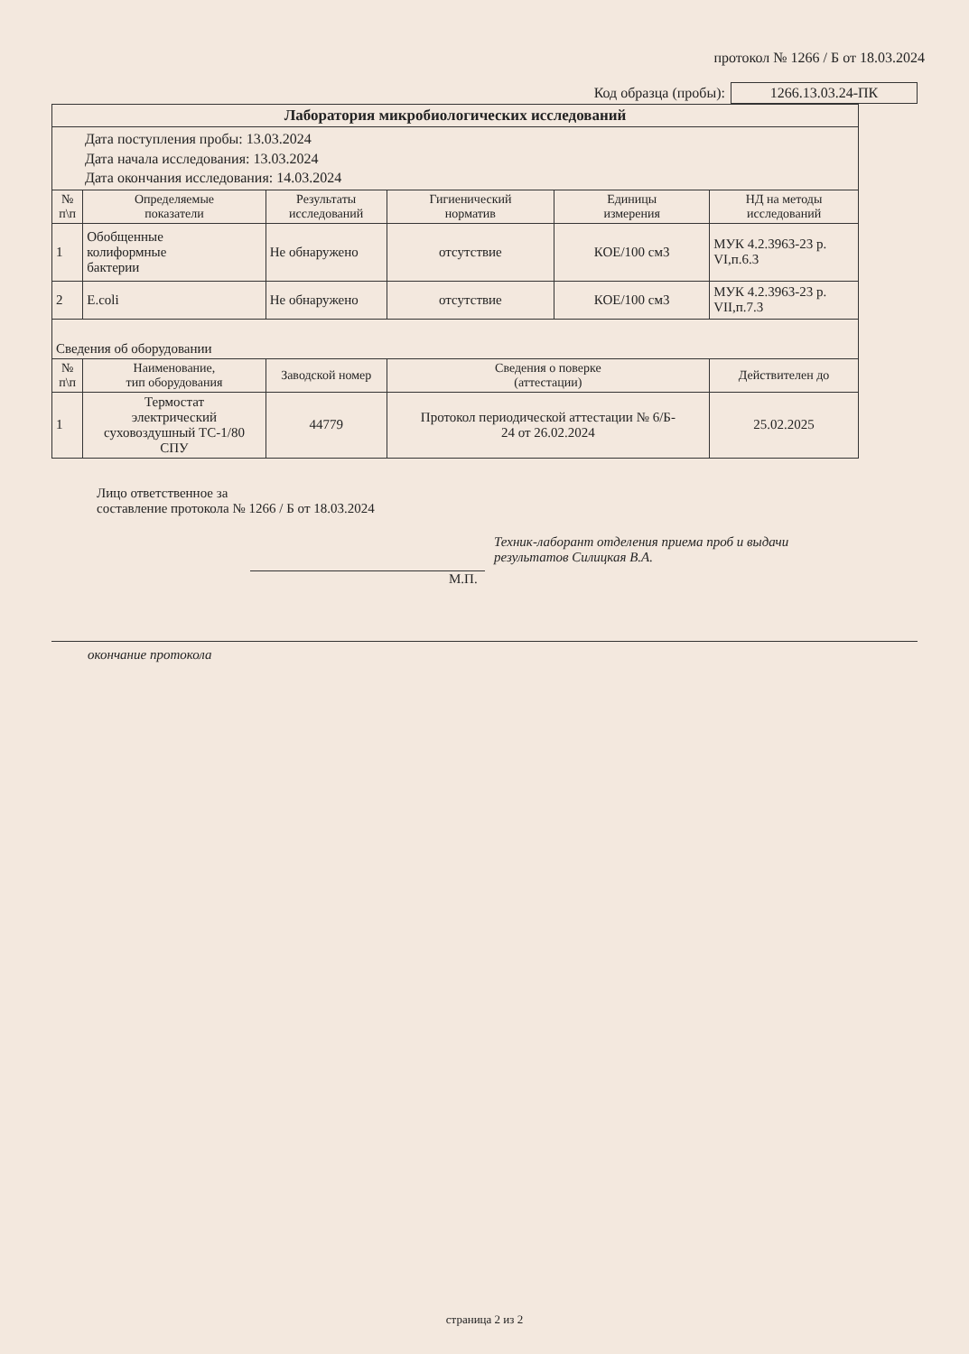протокол № 1266 / Б от 18.03.2024
Код образца (пробы): 1266.13.03.24-ПК
| Лаборатория микробиологических исследований | | | | | |
| Дата поступления пробы: 13.03.2024 Дата начала исследования: 13.03.2024 Дата окончания исследования: 14.03.2024 | | | | | |
| № п\п | Определяемые показатели | Результаты исследований | Гигиенический норматив | Единицы измерения | НД на методы исследований |
| 1 | Обобщенные колиформные бактерии | Не обнаружено | отсутствие | КОЕ/100 см3 | МУК 4.2.3963-23 р. VI,п.6.3 |
| 2 | E.coli | Не обнаружено | отсутствие | КОЕ/100 см3 | МУК 4.2.3963-23 р. VII,п.7.3 |
| Сведения об оборудовании | | | | | |
| № п\п | Наименование, тип оборудования | Заводской номер | Сведения о поверке (аттестации) | | Действителен до |
| 1 | Термостат электрический суховоздушный ТС-1/80 СПУ | 44779 | Протокол периодической аттестации № 6/Б- 24 от 26.02.2024 | | 25.02.2025 |
Лицо ответственное за
составление протокола № 1266 / Б от 18.03.2024
Техник-лаборант отделения приема проб и выдачи
результатов Силицкая В.А.
М.П.
окончание протокола
страница 2 из 2